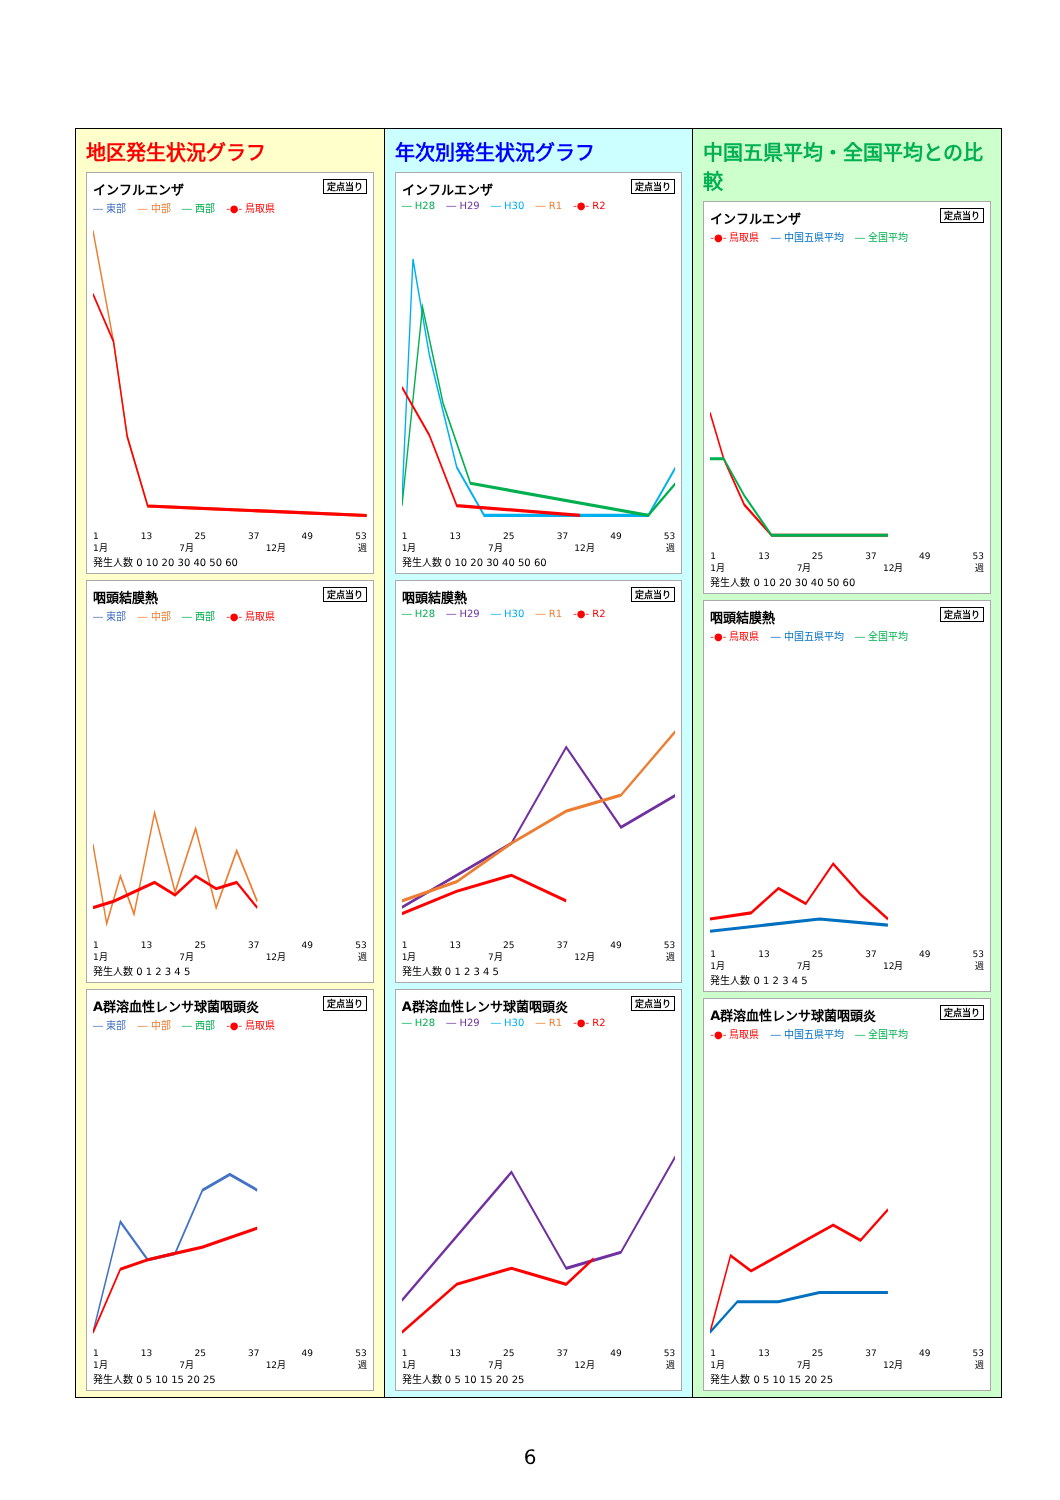地区発生状況グラフ
インフルエンザ 定点当り
― 東部 ― 中部 ― 西部 -●- 鳥取県
1 13 25 37 49 53
1月 7月 12月 週
発生人数 0 10 20 30 40 50 60
咽頭結膜熱 定点当り
― 東部 ― 中部 ― 西部 -●- 鳥取県
1 13 25 37 49 53
1月 7月 12月 週
発生人数 0 1 2 3 4 5
A群溶血性レンサ球菌咽頭炎 定点当り
― 東部 ― 中部 ― 西部 -●- 鳥取県
1 13 25 37 49 53
1月 7月 12月 週
発生人数 0 5 10 15 20 25
年次別発生状況グラフ
インフルエンザ 定点当り
― H28 ― H29 ― H30 ― R1 -●- R2
1 13 25 37 49 53
1月 7月 12月 週
発生人数 0 10 20 30 40 50 60
咽頭結膜熱 定点当り
― H28 ― H29 ― H30 ― R1 -●- R2
1 13 25 37 49 53
1月 7月 12月 週
発生人数 0 1 2 3 4 5
A群溶血性レンサ球菌咽頭炎 定点当り
― H28 ― H29 ― H30 ― R1 -●- R2
1 13 25 37 49 53
1月 7月 12月 週
発生人数 0 5 10 15 20 25
中国五県平均・全国平均との比較
インフルエンザ 定点当り
-●- 鳥取県 ― 中国五県平均 ― 全国平均
1 13 25 37 49 53
1月 7月 12月 週
発生人数 0 10 20 30 40 50 60
咽頭結膜熱 定点当り
-●- 鳥取県 ― 中国五県平均 ― 全国平均
1 13 25 37 49 53
1月 7月 12月 週
発生人数 0 1 2 3 4 5
A群溶血性レンサ球菌咽頭炎 定点当り
-●- 鳥取県 ― 中国五県平均 ― 全国平均
1 13 25 37 49 53
1月 7月 12月 週
発生人数 0 5 10 15 20 25
6